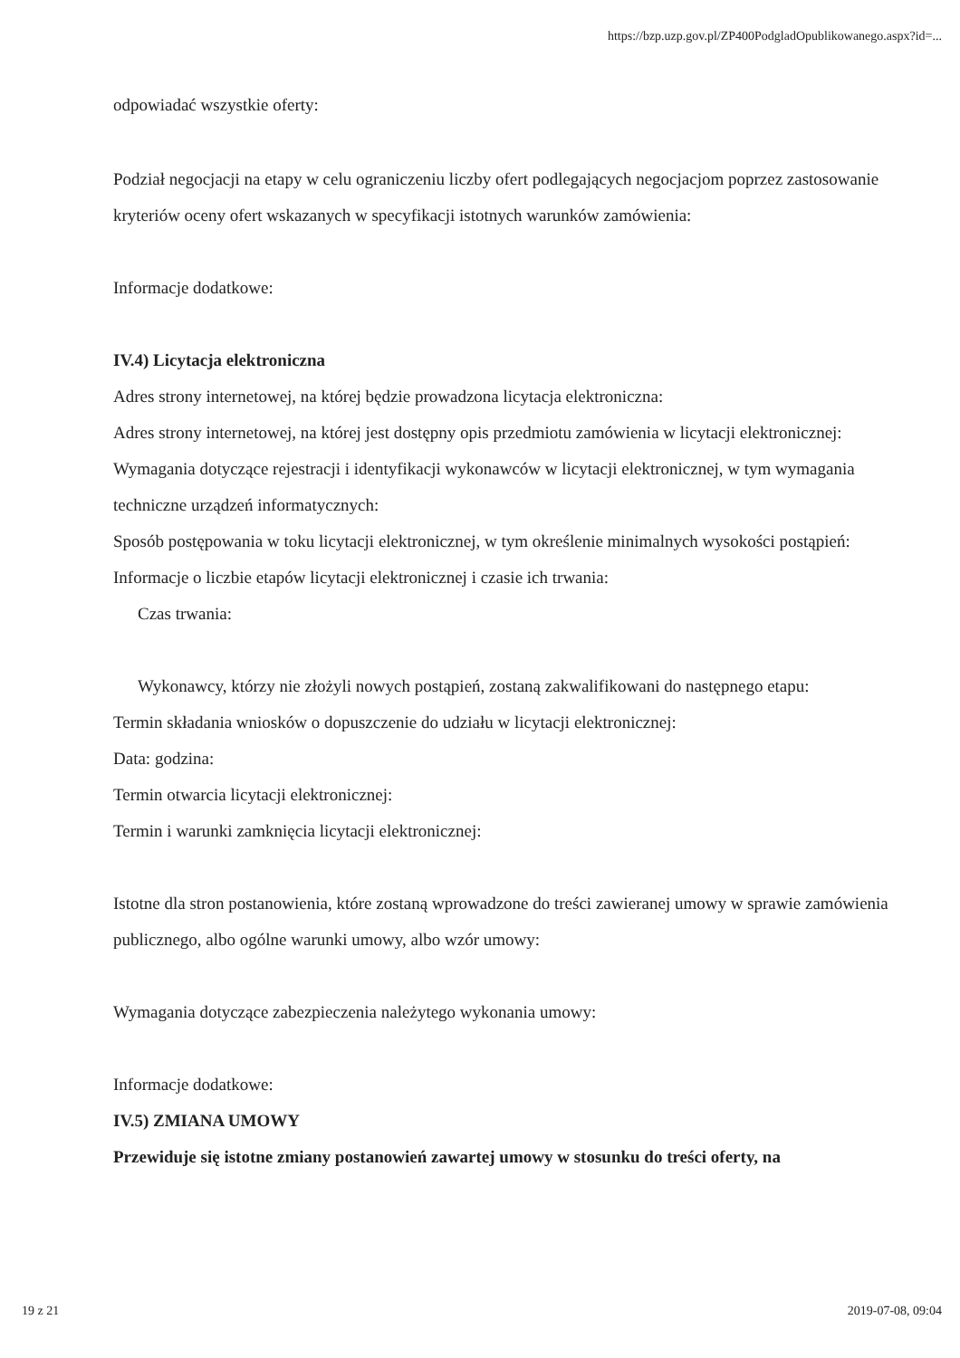https://bzp.uzp.gov.pl/ZP400PodgladOpublikowanego.aspx?id=...
odpowiadać wszystkie oferty:
Podział negocjacji na etapy w celu ograniczeniu liczby ofert podlegających negocjacjom poprzez zastosowanie kryteriów oceny ofert wskazanych w specyfikacji istotnych warunków zamówienia:
Informacje dodatkowe:
IV.4) Licytacja elektroniczna
Adres strony internetowej, na której będzie prowadzona licytacja elektroniczna:
Adres strony internetowej, na której jest dostępny opis przedmiotu zamówienia w licytacji elektronicznej:
Wymagania dotyczące rejestracji i identyfikacji wykonawców w licytacji elektronicznej, w tym wymagania techniczne urządzeń informatycznych:
Sposób postępowania w toku licytacji elektronicznej, w tym określenie minimalnych wysokości postąpień:
Informacje o liczbie etapów licytacji elektronicznej i czasie ich trwania:
Czas trwania:
Wykonawcy, którzy nie złożyli nowych postąpień, zostaną zakwalifikowani do następnego etapu:
Termin składania wniosków o dopuszczenie do udziału w licytacji elektronicznej:
Data: godzina:
Termin otwarcia licytacji elektronicznej:
Termin i warunki zamknięcia licytacji elektronicznej:
Istotne dla stron postanowienia, które zostaną wprowadzone do treści zawieranej umowy w sprawie zamówienia publicznego, albo ogólne warunki umowy, albo wzór umowy:
Wymagania dotyczące zabezpieczenia należytego wykonania umowy:
Informacje dodatkowe:
IV.5) ZMIANA UMOWY
Przewiduje się istotne zmiany postanowień zawartej umowy w stosunku do treści oferty, na
19 z 21 2019-07-08, 09:04